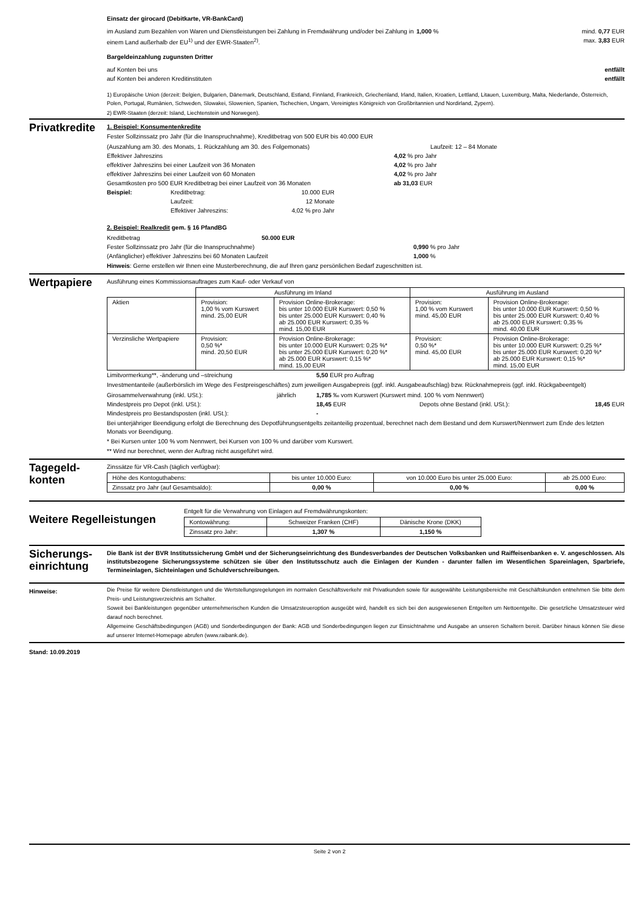Einsatz der girocard (Debitkarte, VR-BankCard)
im Ausland zum Bezahlen von Waren und Dienstleistungen bei Zahlung in Fremdwährung und/oder bei Zahlung in einem Land außerhalb der EU<sup>1)</sup> und der EWR-Staaten<sup>2)</sup>. 1,000 % mind. 0,77 EUR
max. 3,83 EUR
Bargeldeinzahlung zugunsten Dritter
auf Konten bei uns entfällt
auf Konten bei anderen Kreditinstituten entfällt
1) Europäische Union (derzeit: Belgien, Bulgarien, Dänemark, Deutschland, Estland, Finnland, Frankreich, Griechenland, Irland, Italien, Kroatien, Lettland, Litauen, Luxemburg, Malta, Niederlande, Österreich, Polen, Portugal, Rumänien, Schweden, Slowakei, Slowenien, Spanien, Tschechien, Ungarn, Vereinigtes Königreich von Großbritannien und Nordirland, Zypern).
2) EWR-Staaten (derzeit: Island, Liechtenstein und Norwegen).
Privatkredite
1. Beispiel: Konsumentenkredite
Fester Sollzinssatz pro Jahr (für die Inanspruchnahme), Kreditbetrag von 500 EUR bis 40.000 EUR
(Auszahlung am 30. des Monats, 1. Rückzahlung am 30. des Folgemonats) Laufzeit: 12 – 84 Monate
Effektiver Jahreszins 4,02 % pro Jahr
effektiver Jahreszins bei einer Laufzeit von 36 Monaten 4,02 % pro Jahr
effektiver Jahreszins bei einer Laufzeit von 60 Monaten 4,02 % pro Jahr
Gesamtkosten pro 500 EUR Kreditbetrag bei einer Laufzeit von 36 Monaten ab 31,03 EUR
Beispiel: Kreditbetrag:
Laufzeit:
Effektiver Jahreszins: 10.000 EUR
12 Monate
4,02 % pro Jahr
2. Beispiel: Realkredit gem. § 16 PfandBG
Kreditbetrag 50.000 EUR
Fester Sollzinssatz pro Jahr (für die Inanspruchnahme) 0,990 % pro Jahr
(Anfänglicher) effektiver Jahreszins bei 60 Monaten Laufzeit 1,000 %
Hinweis: Gerne erstellen wir Ihnen eine Musterberechnung, die auf Ihren ganz persönlichen Bedarf zugeschnitten ist.
Wertpapiere
Ausführung eines Kommissionsauftrages zum Kauf- oder Verkauf von
| | Ausführung im Inland | | Ausführung im Ausland | |
| Aktien | Provision: 1,00 % vom Kurswert mind. 25,00 EUR | Provision Online-Brokerage: bis unter 10.000 EUR Kurswert: 0,50 % bis unter 25.000 EUR Kurswert: 0,40 % ab 25.000 EUR Kurswert: 0,35 % mind. 15,00 EUR | Provision: 1,00 % vom Kurswert mind. 45,00 EUR | Provision Online-Brokerage: bis unter 10.000 EUR Kurswert: 0,50 % bis unter 25.000 EUR Kurswert: 0,40 % ab 25.000 EUR Kurswert: 0,35 % mind. 40,00 EUR |
| Verzinsliche Wertpapiere | Provision: 0,50 %* mind. 20,50 EUR | Provision Online-Brokerage: bis unter 10.000 EUR Kurswert: 0,25 %* bis unter 25.000 EUR Kurswert: 0,20 %* ab 25.000 EUR Kurswert: 0,15 %* mind. 15,00 EUR | Provision: 0,50 %* mind. 45,00 EUR | Provision Online-Brokerage: bis unter 10.000 EUR Kurswert: 0,25 %* bis unter 25.000 EUR Kurswert: 0,20 %* ab 25.000 EUR Kurswert: 0,15 %* mind. 15,00 EUR |
Limitvormerkung**, -änderung und –streichung 5,50 EUR pro Auftrag
Investmentanteile (außerbörslich im Wege des Festpreisgeschäftes) zum jeweiligen Ausgabepreis (ggf. inkl. Ausgabeaufschlag) bzw. Rücknahmepreis (ggf. inkl. Rückgabeentgelt)
Girosammelverwahrung (inkl. USt.): jährlich 1,785 ‰ vom Kurswert (Kurswert mind. 100 % vom Nennwert)
Mindestpreis pro Depot (inkl. USt.): 18,45 EUR Depots ohne Bestand (inkl. USt.): 18,45 EUR
Mindestpreis pro Bestandsposten (inkl. USt.): -
Bei unterjähriger Beendigung erfolgt die Berechnung des Depotführungsentgelts zeitanteilig prozentual, berechnet nach dem Bestand und dem Kurswert/Nennwert zum Ende des letzten Monats vor Beendigung.
* Bei Kursen unter 100 % vom Nennwert, bei Kursen von 100 % und darüber vom Kurswert.
** Wird nur berechnet, wenn der Auftrag nicht ausgeführt wird.
Tagegeld-
konten
Zinssätze für VR-Cash (täglich verfügbar):
| Höhe des Kontoguthabens: | bis unter 10.000 Euro: | von 10.000 Euro bis unter 25.000 Euro: | ab 25.000 Euro: |
| Zinssatz pro Jahr (auf Gesamtsaldo): | 0,00 % | 0,00 % | 0,00 % |
Weitere Regelleistungen
Entgelt für die Verwahrung von Einlagen auf Fremdwährungskonten:
| Kontowährung: | Schweizer Franken (CHF) | Dänische Krone (DKK) |
| Zinssatz pro Jahr: | 1,307 % | 1,150 % |
Sicherungs-
einrichtung
Die Bank ist der BVR Institutssicherung GmbH und der Sicherungseinrichtung des Bundesverbandes der Deutschen Volksbanken und Raiffeisenbanken e. V. angeschlossen. Als institutsbezogene Sicherungssysteme schützen sie über den Institutsschutz auch die Einlagen der Kunden - darunter fallen im Wesentlichen Spareinlagen, Sparbriefe, Termineinlagen, Sichteinlagen und Schuldverschreibungen.
Hinweise:
Die Preise für weitere Dienstleistungen und die Wertstellungsregelungen im normalen Geschäftsverkehr mit Privatkunden sowie für ausgewählte Leistungsbereiche mit Geschäftskunden entnehmen Sie bitte dem Preis- und Leistungsverzeichnis am Schalter.
Soweit bei Bankleistungen gegenüber unternehmerischen Kunden die Umsatzsteueroption ausgeübt wird, handelt es sich bei den ausgewiesenen Entgelten um Nettoentgelte. Die gesetzliche Umsatzsteuer wird darauf noch berechnet.
Allgemeine Geschäftsbedingungen (AGB) und Sonderbedingungen der Bank: AGB und Sonderbedingungen liegen zur Einsichtnahme und Ausgabe an unseren Schaltern bereit. Darüber hinaus können Sie diese auf unserer Internet-Homepage abrufen (www.raibank.de).
Stand: 10.09.2019
Seite 2 von 2